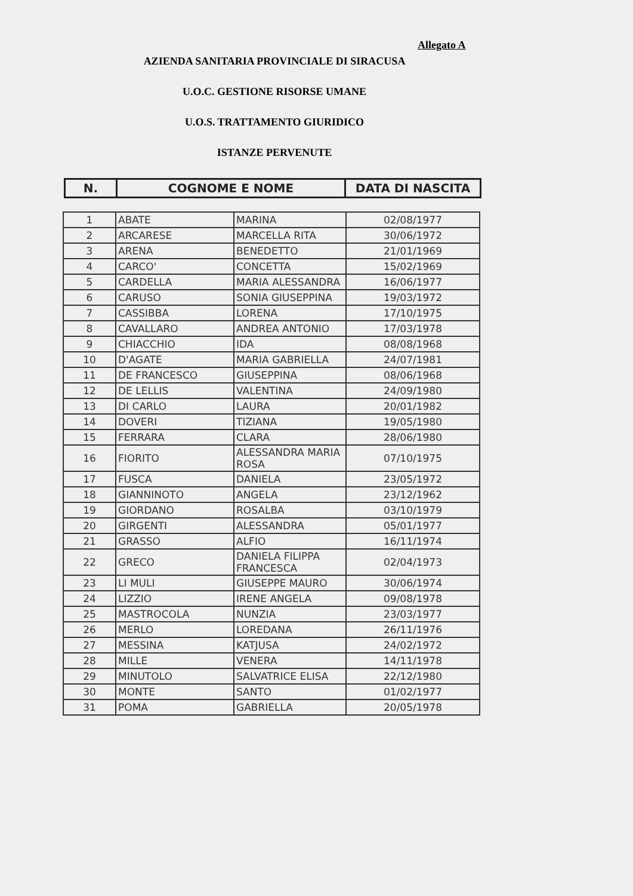Allegato A
AZIENDA SANITARIA PROVINCIALE DI SIRACUSA
U.O.C. GESTIONE RISORSE UMANE
U.O.S. TRATTAMENTO GIURIDICO
ISTANZE PERVENUTE
| N. | COGNOME E NOME | DATA DI NASCITA |
| 1 | ABATE | MARINA | 02/08/1977 |
| 2 | ARCARESE | MARCELLA RITA | 30/06/1972 |
| 3 | ARENA | BENEDETTO | 21/01/1969 |
| 4 | CARCO' | CONCETTA | 15/02/1969 |
| 5 | CARDELLA | MARIA ALESSANDRA | 16/06/1977 |
| 6 | CARUSO | SONIA GIUSEPPINA | 19/03/1972 |
| 7 | CASSIBBA | LORENA | 17/10/1975 |
| 8 | CAVALLARO | ANDREA ANTONIO | 17/03/1978 |
| 9 | CHIACCHIO | IDA | 08/08/1968 |
| 10 | D'AGATE | MARIA GABRIELLA | 24/07/1981 |
| 11 | DE FRANCESCO | GIUSEPPINA | 08/06/1968 |
| 12 | DE LELLIS | VALENTINA | 24/09/1980 |
| 13 | DI CARLO | LAURA | 20/01/1982 |
| 14 | DOVERI | TIZIANA | 19/05/1980 |
| 15 | FERRARA | CLARA | 28/06/1980 |
| 16 | FIORITO | ALESSANDRA MARIA ROSA | 07/10/1975 |
| 17 | FUSCA | DANIELA | 23/05/1972 |
| 18 | GIANNINOTO | ANGELA | 23/12/1962 |
| 19 | GIORDANO | ROSALBA | 03/10/1979 |
| 20 | GIRGENTI | ALESSANDRA | 05/01/1977 |
| 21 | GRASSO | ALFIO | 16/11/1974 |
| 22 | GRECO | DANIELA FILIPPA FRANCESCA | 02/04/1973 |
| 23 | LI MULI | GIUSEPPE MAURO | 30/06/1974 |
| 24 | LIZZIO | IRENE ANGELA | 09/08/1978 |
| 25 | MASTROCOLA | NUNZIA | 23/03/1977 |
| 26 | MERLO | LOREDANA | 26/11/1976 |
| 27 | MESSINA | KATJUSA | 24/02/1972 |
| 28 | MILLE | VENERA | 14/11/1978 |
| 29 | MINUTOLO | SALVATRICE ELISA | 22/12/1980 |
| 30 | MONTE | SANTO | 01/02/1977 |
| 31 | POMA | GABRIELLA | 20/05/1978 |